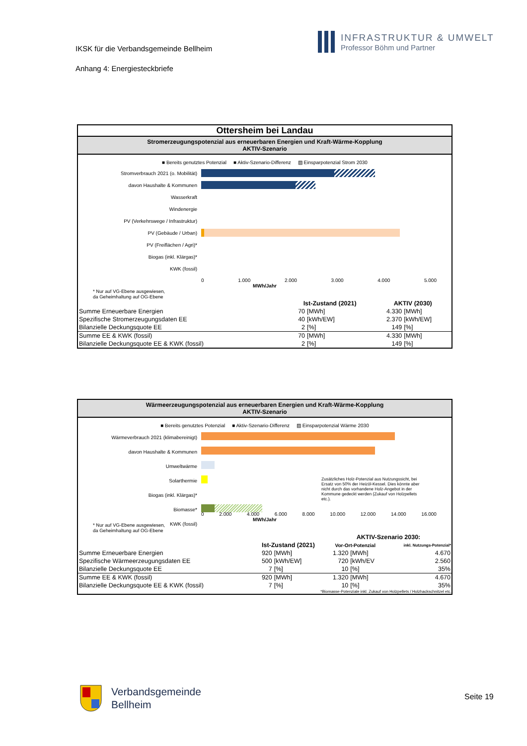IKSK für die Verbandsgemeinde Bellheim
Anhang 4: Energiesteckbriefe
INFRASTRUKTUR & UMWELT
Professor Böhm und Partner
Ottersheim bei Landau
Stromerzeugungspotenzial aus erneuerbaren Energien und Kraft-Wärme-Kopplung
AKTIV-Szenario
■ Bereits genutztes Potenzial ■ Aktiv-Szenario-Differenz ▨ Einsparpotenzial Strom 2030
Stromverbrauch 2021 (o. Mobilität)
davon Haushalte & Kommunen
Wasserkraft
Windenergie
PV (Verkehrswege / Infrastruktur)
PV (Gebäude / Urban)
PV (Freiflächen / Agri)*
Biogas (inkl. Klärgas)*
KWK (fossil)
0 1.000 2.000 3.000 4.000 5.000
MWh/Jahr
* Nur auf VG-Ebene ausgewiesen,
da Geheimhaltung auf OG-Ebene
| | Ist-Zustand (2021) | | AKTIV (2030) | |
| Summe Erneuerbare Energien | 70 | [MWh] | 4.330 | [MWh] |
| Spezifische Stromerzeugungsdaten EE | 40 | [kWh/EW] | 2.370 | [kWh/EW] |
| Bilanzielle Deckungsquote EE | 2 | [%] | 149 | [%] |
| Summe EE & KWK (fossil) | 70 | [MWh] | 4.330 | [MWh] |
| Bilanzielle Deckungsquote EE & KWK (fossil) | 2 | [%] | 149 | [%] |
Wärmeerzeugungspotenzial aus erneuerbaren Energien und Kraft-Wärme-Kopplung
AKTIV-Szenario
■ Bereits genutztes Potenzial ■ Aktiv-Szenario-Differenz ▨ Einsparpotenzial Wärme 2030
Wärmeverbrauch 2021 (klimabereinigt)
davon Haushalte & Kommunen
Umweltwärme
Solarthermie
Biogas (inkl. Klärgas)*
Biomasse*
KWK (fossil)
Zusätzliches Holz-Potenzial aus Nutzungssicht, bei Ersatz von 50% der Heizöl-Kessel. Dies könnte aber nicht durch das vorhandene Holz-Angebot in der Kommune gedeckt werden (Zukauf von Holzpellets etc.).
0 2.000 4.000 6.000 8.000 10.000 12.000 14.000 16.000
MWh/Jahr
* Nur auf VG-Ebene ausgewiesen,
da Geheimhaltung auf OG-Ebene
| | | | AKTIV-Szenario 2030: | | |
| | Ist-Zustand (2021) | | Vor-Ort-Potenzial | | inkl. Nutzungs-Potenzial* |
| Summe Erneuerbare Energien | 920 | [MWh] | 1.320 | [MWh] | 4.670 |
| Spezifische Wärmeerzeugungsdaten EE | 500 | [kWh/EW] | 720 | [kWh/EV | 2.560 |
| Bilanzielle Deckungsquote EE | 7 | [%] | 10 | [%] | 35% |
| Summe EE & KWK (fossil) | 920 | [MWh] | 1.320 | [MWh] | 4.670 |
| Bilanzielle Deckungsquote EE & KWK (fossil) | 7 | [%] | 10 | [%] | 35% |
*Biomasse-Potenziale inkl. Zukauf von Holzpellets / Holzhackschnitzel etc.
Verbandsgemeinde
Bellheim
Seite 19